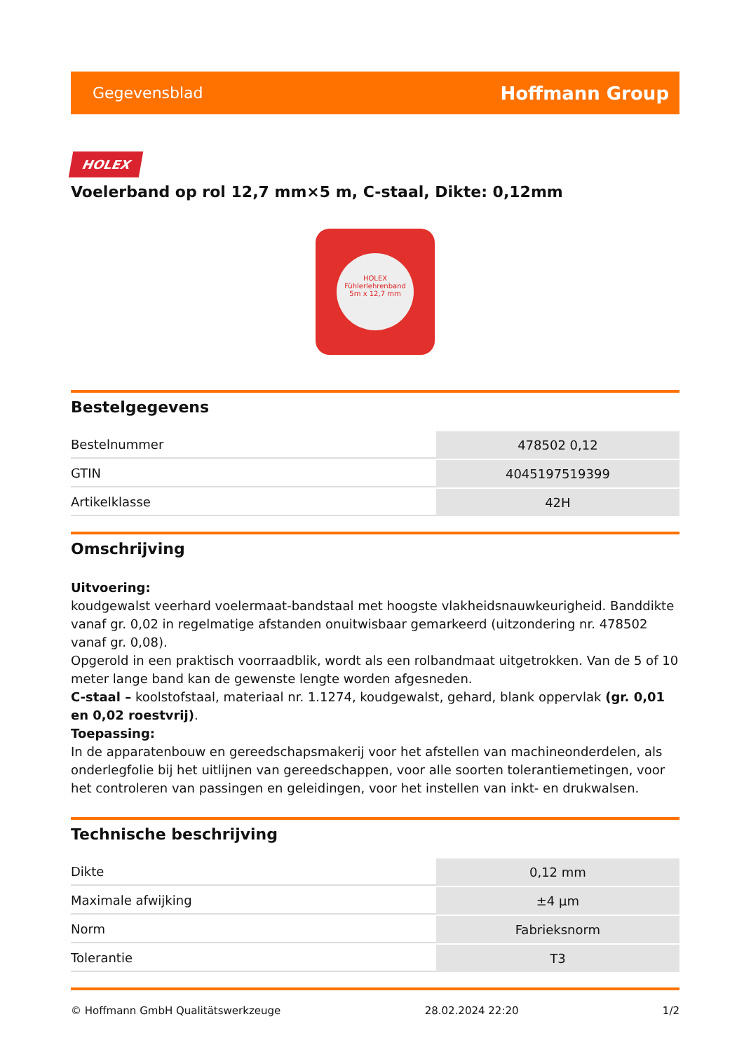Gegevensblad Hoffmann Group
HOLEX
Voelerband op rol 12,7 mm×5 m, C-staal, Dikte: 0,12mm
HOLEX
Fühlerlehrenband
5m x 12,7 mm
Bestelgegevens
| Bestelnummer | 478502 0,12 |
| GTIN | 4045197519399 |
| Artikelklasse | 42H |
Omschrijving
Uitvoering:
koudgewalst veerhard voelermaat-bandstaal met hoogste vlakheidsnauwkeurigheid. Banddikte vanaf gr. 0,02 in regelmatige afstanden onuitwisbaar gemarkeerd (uitzondering nr. 478502 vanaf gr. 0,08).
Opgerold in een praktisch voorraadblik, wordt als een rolbandmaat uitgetrokken. Van de 5 of 10 meter lange band kan de gewenste lengte worden afgesneden.
C-staal – koolstofstaal, materiaal nr. 1.1274, koudgewalst, gehard, blank oppervlak (gr. 0,01 en 0,02 roestvrij).
Toepassing:
In de apparatenbouw en gereedschapsmakerij voor het afstellen van machineonderdelen, als onderlegfolie bij het uitlijnen van gereedschappen, voor alle soorten tolerantiemetingen, voor het controleren van passingen en geleidingen, voor het instellen van inkt- en drukwalsen.
Technische beschrijving
| Dikte | 0,12 mm |
| Maximale afwijking | ±4 µm |
| Norm | Fabrieksnorm |
| Tolerantie | T3 |
© Hoffmann GmbH Qualitätswerkzeuge 28.02.2024 22:20 1/2